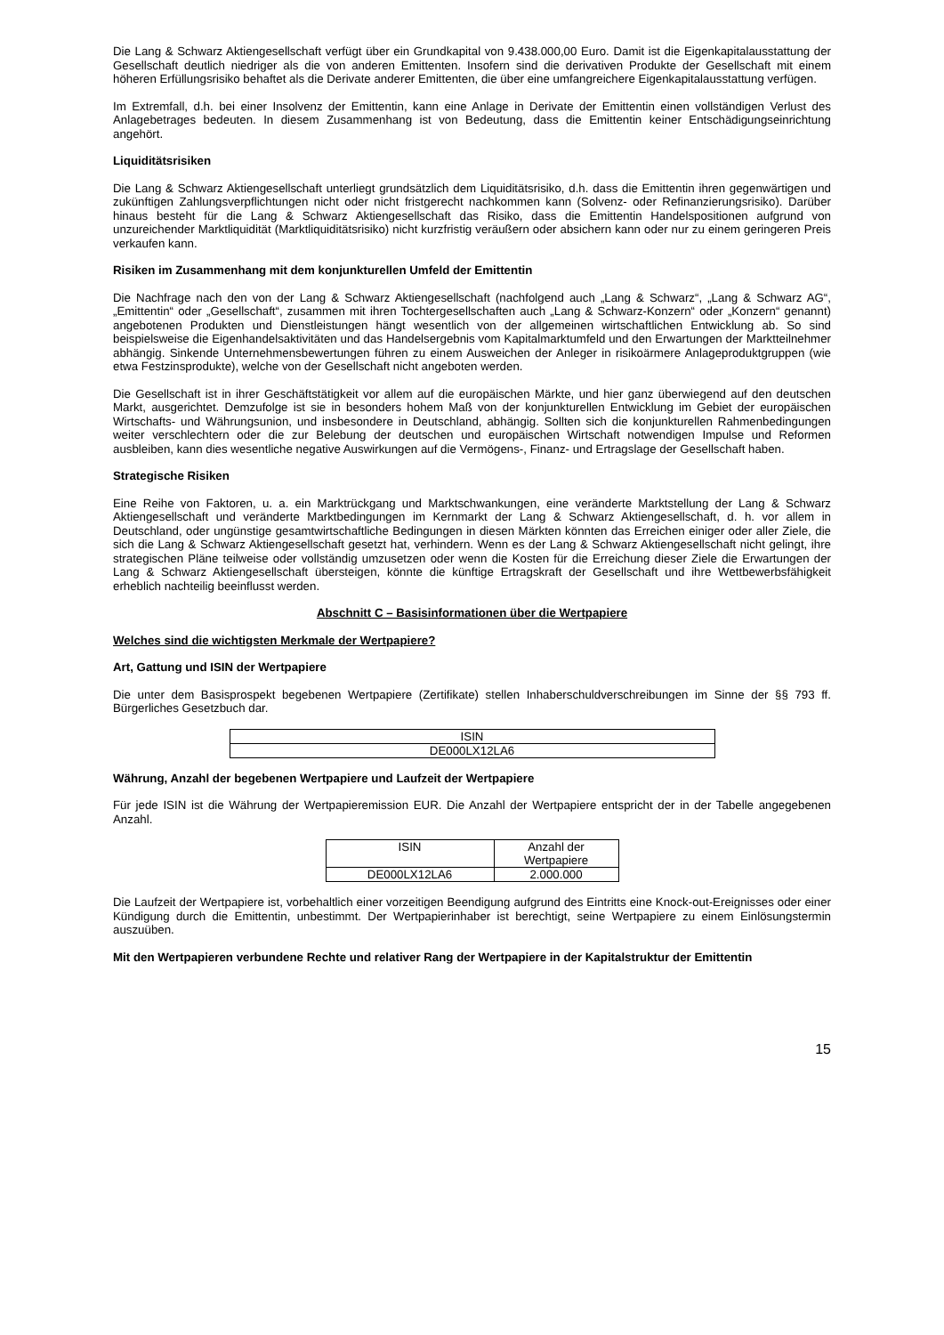Die Lang & Schwarz Aktiengesellschaft verfügt über ein Grundkapital von 9.438.000,00 Euro. Damit ist die Eigenkapitalausstattung der Gesellschaft deutlich niedriger als die von anderen Emittenten. Insofern sind die derivativen Produkte der Gesellschaft mit einem höheren Erfüllungsrisiko behaftet als die Derivate anderer Emittenten, die über eine umfangreichere Eigenkapitalausstattung verfügen.
Im Extremfall, d.h. bei einer Insolvenz der Emittentin, kann eine Anlage in Derivate der Emittentin einen vollständigen Verlust des Anlagebetrages bedeuten. In diesem Zusammenhang ist von Bedeutung, dass die Emittentin keiner Entschädigungseinrichtung angehört.
Liquiditätsrisiken
Die Lang & Schwarz Aktiengesellschaft unterliegt grundsätzlich dem Liquiditätsrisiko, d.h. dass die Emittentin ihren gegenwärtigen und zukünftigen Zahlungsverpflichtungen nicht oder nicht fristgerecht nachkommen kann (Solvenz- oder Refinanzierungsrisiko). Darüber hinaus besteht für die Lang & Schwarz Aktiengesellschaft das Risiko, dass die Emittentin Handelspositionen aufgrund von unzureichender Marktliquidität (Marktliquiditätsrisiko) nicht kurzfristig veräußern oder absichern kann oder nur zu einem geringeren Preis verkaufen kann.
Risiken im Zusammenhang mit dem konjunkturellen Umfeld der Emittentin
Die Nachfrage nach den von der Lang & Schwarz Aktiengesellschaft (nachfolgend auch „Lang & Schwarz“, „Lang & Schwarz AG“, „Emittentin“ oder „Gesellschaft“, zusammen mit ihren Tochtergesellschaften auch „Lang & Schwarz-Konzern“ oder „Konzern“ genannt) angebotenen Produkten und Dienstleistungen hängt wesentlich von der allgemeinen wirtschaftlichen Entwicklung ab. So sind beispielsweise die Eigenhandelsaktivitäten und das Handelsergebnis vom Kapitalmarktumfeld und den Erwartungen der Marktteilnehmer abhängig. Sinkende Unternehmensbewertungen führen zu einem Ausweichen der Anleger in risikoärmere Anlageproduktgruppen (wie etwa Festzinsprodukte), welche von der Gesellschaft nicht angeboten werden.
Die Gesellschaft ist in ihrer Geschäftstätigkeit vor allem auf die europäischen Märkte, und hier ganz überwiegend auf den deutschen Markt, ausgerichtet. Demzufolge ist sie in besonders hohem Maß von der konjunkturellen Entwicklung im Gebiet der europäischen Wirtschafts- und Währungsunion, und insbesondere in Deutschland, abhängig. Sollten sich die konjunkturellen Rahmenbedingungen weiter verschlechtern oder die zur Belebung der deutschen und europäischen Wirtschaft notwendigen Impulse und Reformen ausbleiben, kann dies wesentliche negative Auswirkungen auf die Vermögens-, Finanz- und Ertragslage der Gesellschaft haben.
Strategische Risiken
Eine Reihe von Faktoren, u. a. ein Marktrückgang und Marktschwankungen, eine veränderte Marktstellung der Lang & Schwarz Aktiengesellschaft und veränderte Marktbedingungen im Kernmarkt der Lang & Schwarz Aktiengesellschaft, d. h. vor allem in Deutschland, oder ungünstige gesamtwirtschaftliche Bedingungen in diesen Märkten könnten das Erreichen einiger oder aller Ziele, die sich die Lang & Schwarz Aktiengesellschaft gesetzt hat, verhindern. Wenn es der Lang & Schwarz Aktiengesellschaft nicht gelingt, ihre strategischen Pläne teilweise oder vollständig umzusetzen oder wenn die Kosten für die Erreichung dieser Ziele die Erwartungen der Lang & Schwarz Aktiengesellschaft übersteigen, könnte die künftige Ertragskraft der Gesellschaft und ihre Wettbewerbsfähigkeit erheblich nachteilig beeinflusst werden.
Abschnitt C – Basisinformationen über die Wertpapiere
Welches sind die wichtigsten Merkmale der Wertpapiere?
Art, Gattung und ISIN der Wertpapiere
Die unter dem Basisprospekt begebenen Wertpapiere (Zertifikate) stellen Inhaberschuldverschreibungen im Sinne der §§ 793 ff. Bürgerliches Gesetzbuch dar.
| ISIN |
| DE000LX12LA6 |
Währung, Anzahl der begebenen Wertpapiere und Laufzeit der Wertpapiere
Für jede ISIN ist die Währung der Wertpapieremission EUR. Die Anzahl der Wertpapiere entspricht der in der Tabelle angegebenen Anzahl.
| ISIN | Anzahl der Wertpapiere |
| DE000LX12LA6 | 2.000.000 |
Die Laufzeit der Wertpapiere ist, vorbehaltlich einer vorzeitigen Beendigung aufgrund des Eintritts eine Knock-out-Ereignisses oder einer Kündigung durch die Emittentin, unbestimmt. Der Wertpapierinhaber ist berechtigt, seine Wertpapiere zu einem Einlösungstermin auszuüben.
Mit den Wertpapieren verbundene Rechte und relativer Rang der Wertpapiere in der Kapitalstruktur der Emittentin
15